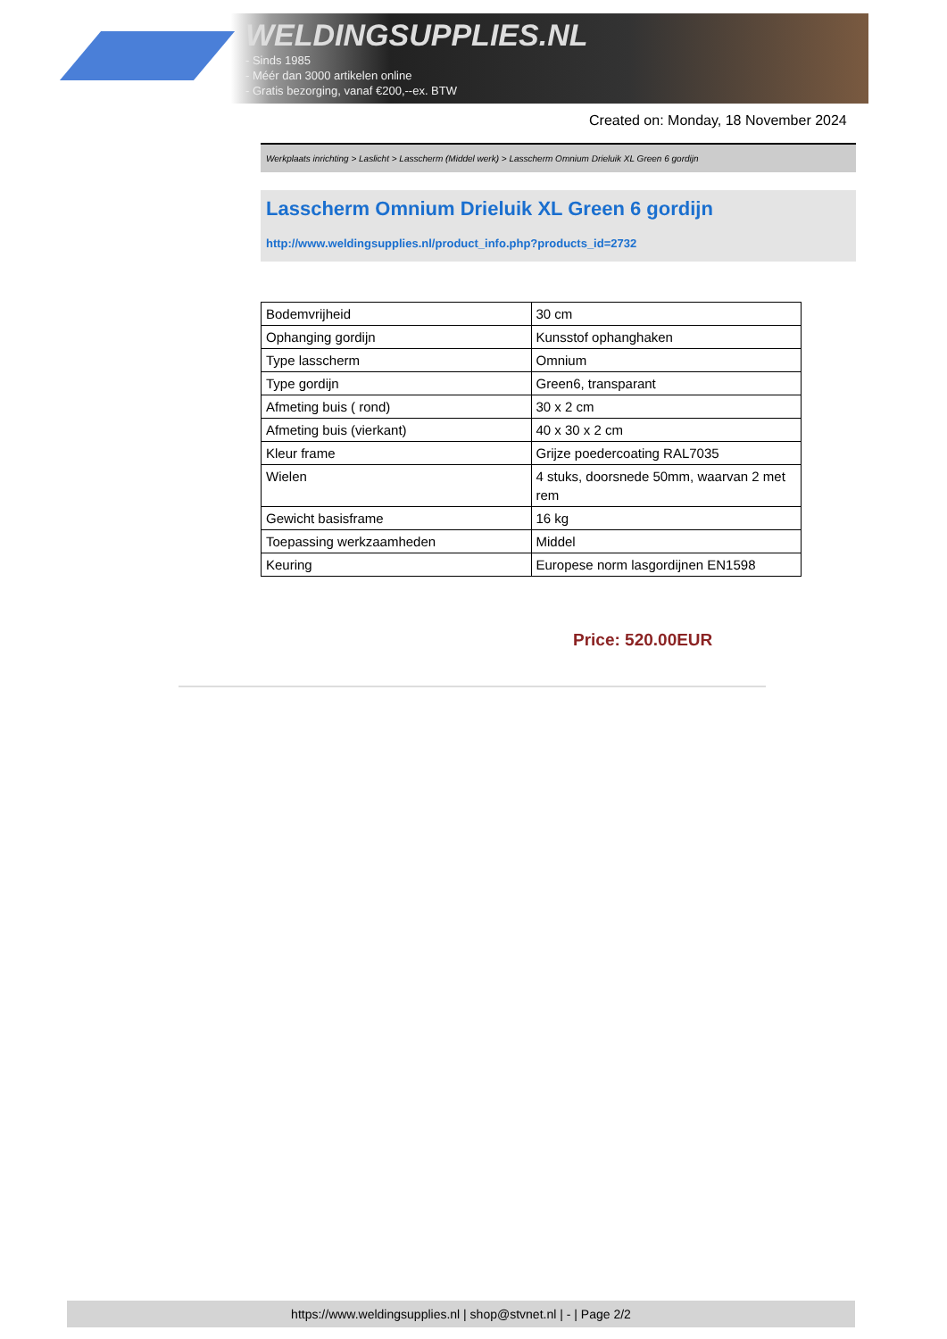WELDINGSUPPLIES.NL
- Sinds 1985
- Méér dan 3000 artikelen online
- Gratis bezorging, vanaf €200,--ex. BTW
Created on: Monday, 18 November 2024
Werkplaats inrichting > Laslicht > Lasscherm (Middel werk) > Lasscherm Omnium Drieluik XL Green 6 gordijn
Lasscherm Omnium Drieluik XL Green 6 gordijn
http://www.weldingsupplies.nl/product_info.php?products_id=2732
| Bodemvrijheid | 30 cm |
| Ophanging gordijn | Kunsstof ophanghaken |
| Type lasscherm | Omnium |
| Type gordijn | Green6, transparant |
| Afmeting buis ( rond) | 30 x 2 cm |
| Afmeting buis (vierkant) | 40 x 30 x 2 cm |
| Kleur frame | Grijze poedercoating RAL7035 |
| Wielen | 4 stuks, doorsnede 50mm, waarvan 2 met rem |
| Gewicht basisframe | 16 kg |
| Toepassing werkzaamheden | Middel |
| Keuring | Europese norm lasgordijnen EN1598 |
Price: 520.00EUR
https://www.weldingsupplies.nl | shop@stvnet.nl | - | Page 2/2